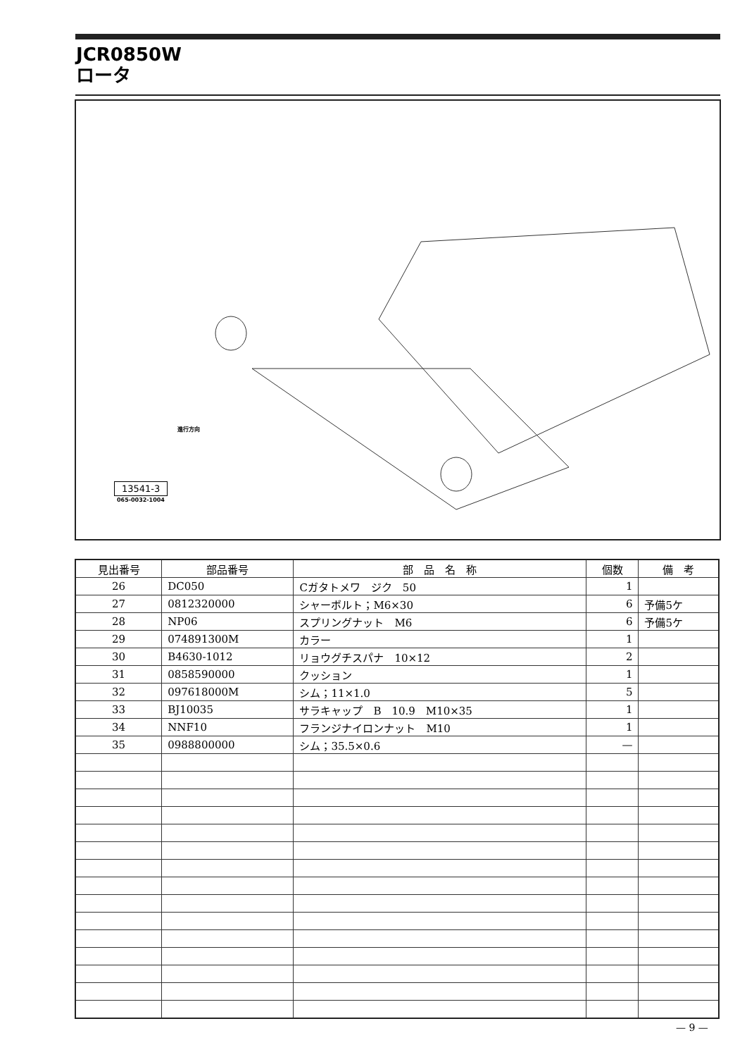JCR0850W
ロータ
進行方向
13541-3
065-0032-1004
| 見出番号 | 部品番号 | 部 品 名 称 | 個数 | 備 考 |
| --- | --- | --- | --- | --- |
| 26 | DC050 | Cガタトメワ ジク 50 | 1 | |
| 27 | 0812320000 | シャーボルト；M6×30 | 6 | 予備5ケ |
| 28 | NP06 | スプリングナット M6 | 6 | 予備5ケ |
| 29 | 074891300M | カラー | 1 | |
| 30 | B4630-1012 | リョウグチスパナ 10×12 | 2 | |
| 31 | 0858590000 | クッション | 1 | |
| 32 | 097618000M | シム；11×1.0 | 5 | |
| 33 | BJ10035 | サラキャップ B 10.9 M10×35 | 1 | |
| 34 | NNF10 | フランジナイロンナット M10 | 1 | |
| 35 | 0988800000 | シム；35.5×0.6 | — | |
— 9 —